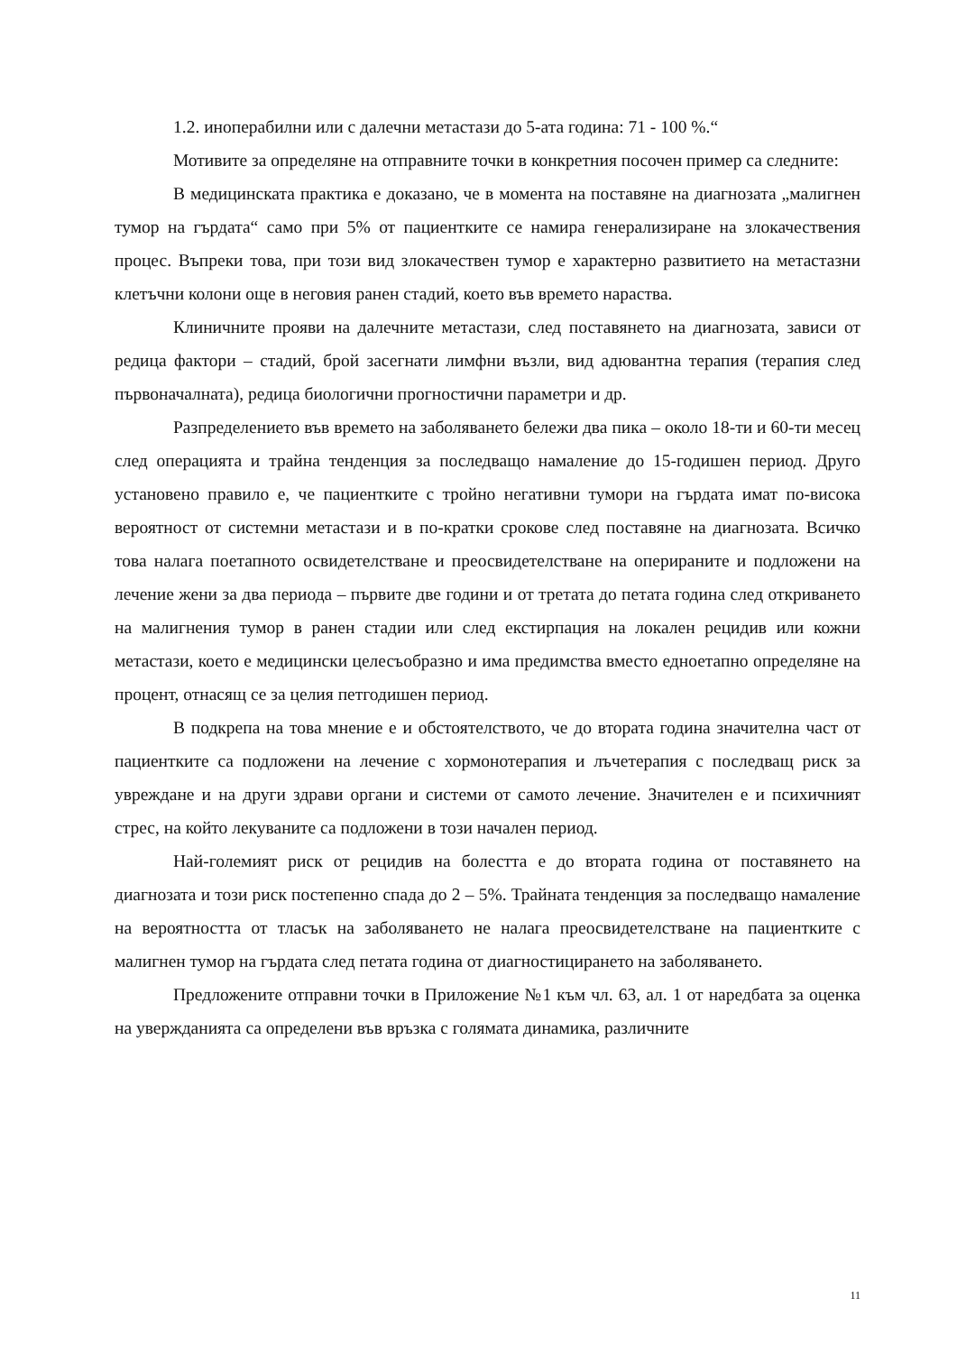1.2. иноперабилни или с далечни метастази до 5-ата година: 71 - 100 %.“
Мотивите за определяне на отправните точки в конкретния посочен пример са следните:
В медицинската практика е доказано, че в момента на поставяне на диагнозата „малигнен тумор на гърдата“ само при 5% от пациентките се намира генерализиране на злокачествения процес. Въпреки това, при този вид злокачествен тумор е характерно развитието на метастазни клетъчни колони още в неговия ранен стадий, което във времето нараства.
Клиничните прояви на далечните метастази, след поставянето на диагнозата, зависи от редица фактори – стадий, брой засегнати лимфни възли, вид адювантна терапия (терапия след първоначалната), редица биологични прогностични параметри и др.
Разпределението във времето на заболяването бележи два пика – около 18-ти и 60-ти месец след операцията и трайна тенденция за последващо намаление до 15-годишен период. Друго установено правило е, че пациентките с тройно негативни тумори на гърдата имат по-висока вероятност от системни метастази и в по-кратки срокове след поставяне на диагнозата. Всичко това налага поетапното освидетелстване и преосвидетелстване на оперираните и подложени на лечение жени за два периода – първите две години и от третата до петата година след откриването на малигнения тумор в ранен стадии или след екстирпация на локален рецидив или кожни метастази, което е медицински целесъобразно и има предимства вместо едноетапно определяне на процент, отнасящ се за целия петгодишен период.
В подкрепа на това мнение е и обстоятелството, че до втората година значителна част от пациентките са подложени на лечение с хормонотерапия и лъчетерапия с последващ риск за увреждане и на други здрави органи и системи от самото лечение. Значителен е и психичният стрес, на който лекуваните са подложени в този начален период.
Най-големият риск от рецидив на болестта е до втората година от поставянето на диагнозата и този риск постепенно спада до 2 – 5%. Трайната тенденция за последващо намаление на вероятността от тласък на заболяването не налага преосвидетелстване на пациентките с малигнен тумор на гърдата след петата година от диагностицирането на заболяването.
Предложените отправни точки в Приложение №1 към чл. 63, ал. 1 от наредбата за оценка на увержданията са определени във връзка с голямата динамика, различните
11